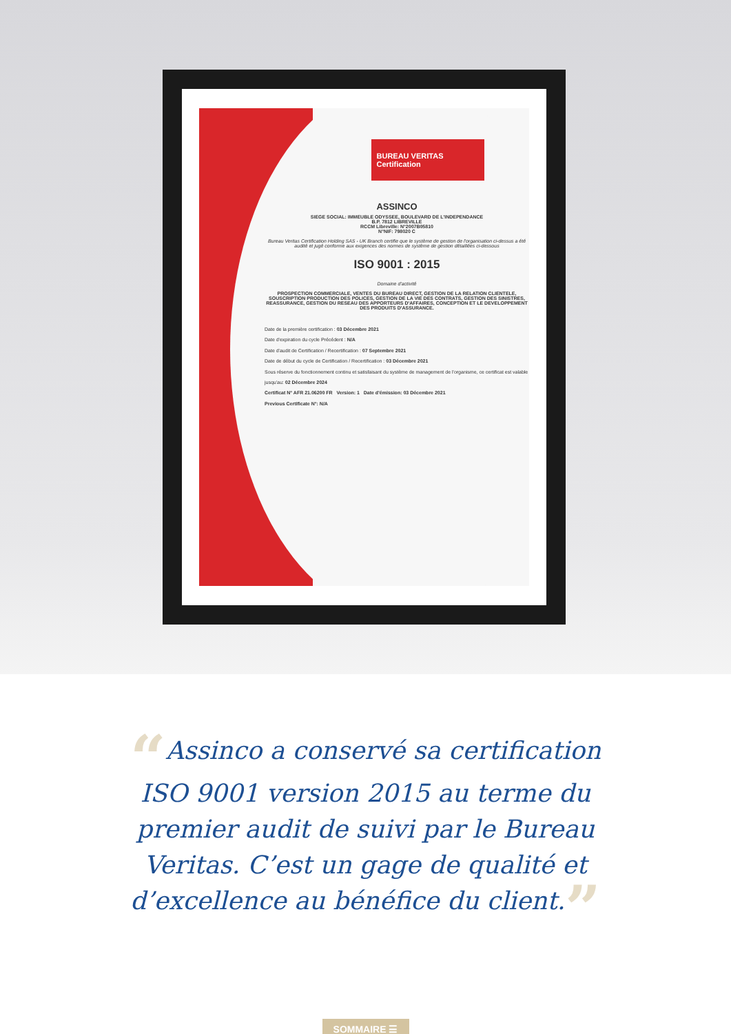BUREAU VERITAS
Certification
ASSINCO
SIEGE SOCIAL: IMMEUBLE ODYSSEE, BOULEVARD DE L'INDEPENDANCE
B.P. 7812 LIBREVILLE
RCCM Libreville: N°2007B05810
N°NIF: 798020 C
Bureau Veritas Certification Holding SAS - UK Branch certifie que le système de gestion de l'organisation ci-dessus a été audité et jugé conforme aux exigences des normes de système de gestion détaillées ci-dessous
ISO 9001 : 2015
Domaine d'activité
PROSPECTION COMMERCIALE, VENTES DU BUREAU DIRECT, GESTION DE LA RELATION CLIENTELE, SOUSCRIPTION PRODUCTION DES POLICES, GESTION DE LA VIE DES CONTRATS, GESTION DES SINISTRES, REASSURANCE, GESTION DU RESEAU DES APPORTEURS D'AFFAIRES, CONCEPTION ET LE DEVELOPPEMENT DES PRODUITS D'ASSURANCE.
Date de la première certification : 03 Décembre 2021
Date d'expiration du cycle Précédent : N/A
Date d'audit de Certification / Recertification : 07 Septembre 2021
Date de début du cycle de Certification / Recertification : 03 Décembre 2021
Sous réserve du fonctionnement continu et satisfaisant du système de management de l'organisme, ce certificat est valable jusqu'au: 02 Décembre 2024
Certificat N° AFR 21.06200 FR Version: 1 Date d'émission: 03 Décembre 2021
Previous Certificate N°: N/A
“Assinco a conservé sa certification ISO 9001 version 2015 au terme du premier audit de suivi par le Bureau Veritas. C’est un gage de qualité et d’excellence au bénéfice du client.”
SOMMAIRE ☰